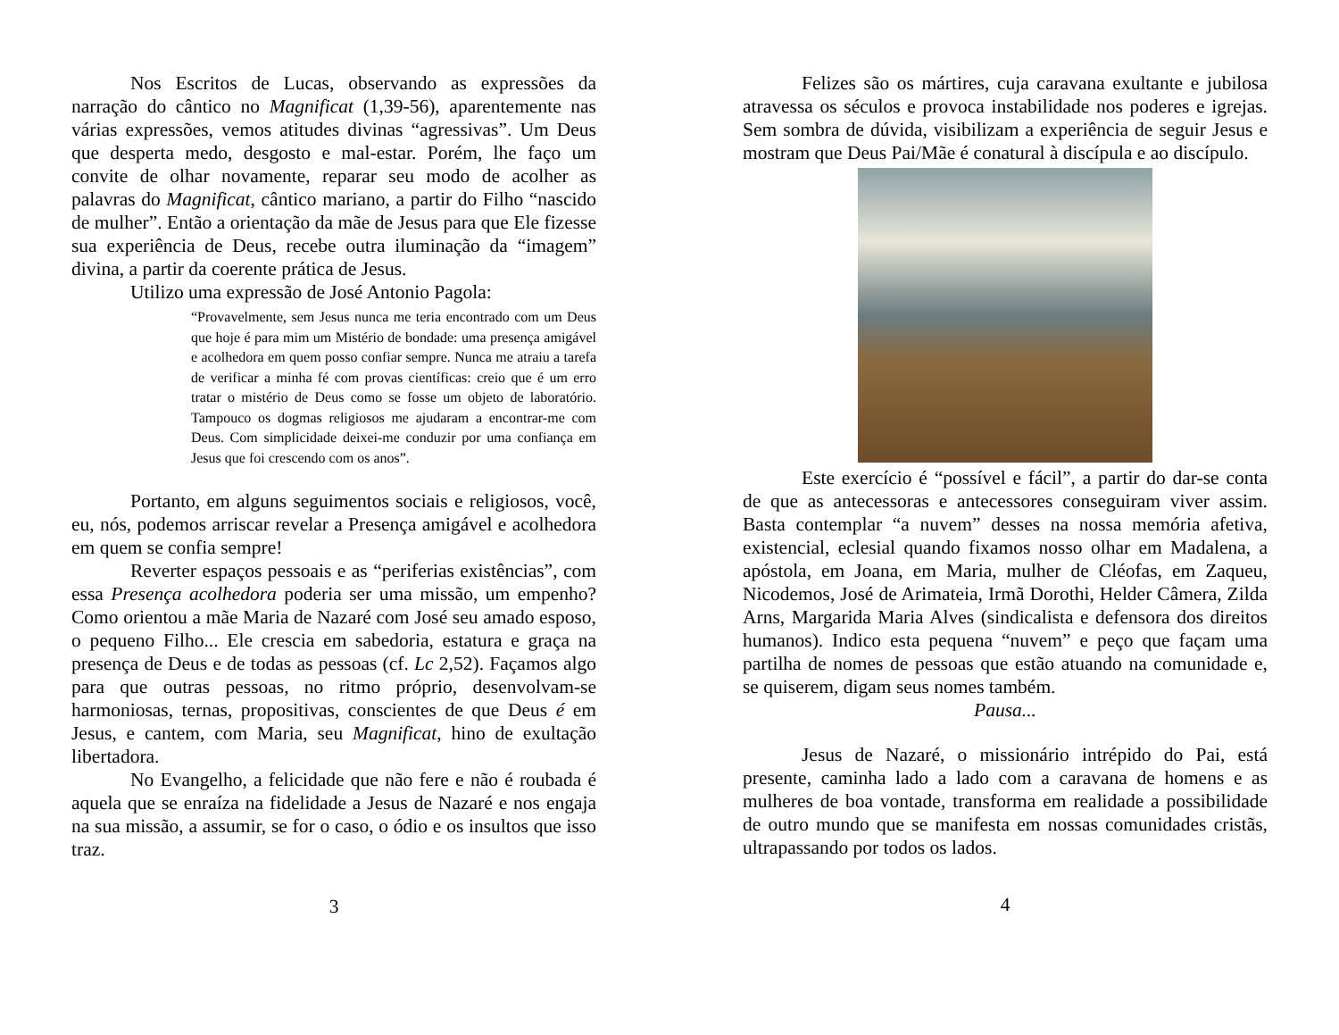Nos Escritos de Lucas, observando as expressões da narração do cântico no Magnificat (1,39-56), aparentemente nas várias expressões, vemos atitudes divinas “agressivas”. Um Deus que desperta medo, desgosto e mal-estar. Porém, lhe faço um convite de olhar novamente, reparar seu modo de acolher as palavras do Magnificat, cântico mariano, a partir do Filho “nascido de mulher”. Então a orientação da mãe de Jesus para que Ele fizesse sua experiência de Deus, recebe outra iluminação da “imagem” divina, a partir da coerente prática de Jesus.
Utilizo uma expressão de José Antonio Pagola:
“Provavelmente, sem Jesus nunca me teria encontrado com um Deus que hoje é para mim um Mistério de bondade: uma presença amigável e acolhedora em quem posso confiar sempre. Nunca me atraiu a tarefa de verificar a minha fé com provas científicas: creio que é um erro tratar o mistério de Deus como se fosse um objeto de laboratório. Tampouco os dogmas religiosos me ajudaram a encontrar-me com Deus. Com simplicidade deixei-me conduzir por uma confiança em Jesus que foi crescendo com os anos”.
Portanto, em alguns seguimentos sociais e religiosos, você, eu, nós, podemos arriscar revelar a Presença amigável e acolhedora em quem se confia sempre!
Reverter espaços pessoais e as “periferias existências”, com essa Presença acolhedora poderia ser uma missão, um empenho? Como orientou a mãe Maria de Nazaré com José seu amado esposo, o pequeno Filho... Ele crescia em sabedoria, estatura e graça na presença de Deus e de todas as pessoas (cf. Lc 2,52). Façamos algo para que outras pessoas, no ritmo próprio, desenvolvam-se harmoniosas, ternas, propositivas, conscientes de que Deus é em Jesus, e cantem, com Maria, seu Magnificat, hino de exultação libertadora.
No Evangelho, a felicidade que não fere e não é roubada é aquela que se enraíza na fidelidade a Jesus de Nazaré e nos engaja na sua missão, a assumir, se for o caso, o ódio e os insultos que isso traz.
3
Felizes são os mártires, cuja caravana exultante e jubilosa atravessa os séculos e provoca instabilidade nos poderes e igrejas. Sem sombra de dúvida, visibilizam a experiência de seguir Jesus e mostram que Deus Pai/Mãe é conatural à discípula e ao discípulo.
Este exercício é “possível e fácil”, a partir do dar-se conta de que as antecessoras e antecessores conseguiram viver assim. Basta contemplar “a nuvem” desses na nossa memória afetiva, existencial, eclesial quando fixamos nosso olhar em Madalena, a apóstola, em Joana, em Maria, mulher de Cléofas, em Zaqueu, Nicodemos, José de Arimateia, Irmã Dorothi, Helder Câmera, Zilda Arns, Margarida Maria Alves (sindicalista e defensora dos direitos humanos). Indico esta pequena “nuvem” e peço que façam uma partilha de nomes de pessoas que estão atuando na comunidade e, se quiserem, digam seus nomes também.
Pausa...
Jesus de Nazaré, o missionário intrépido do Pai, está presente, caminha lado a lado com a caravana de homens e as mulheres de boa vontade, transforma em realidade a possibilidade de outro mundo que se manifesta em nossas comunidades cristãs, ultrapassando por todos os lados.
4